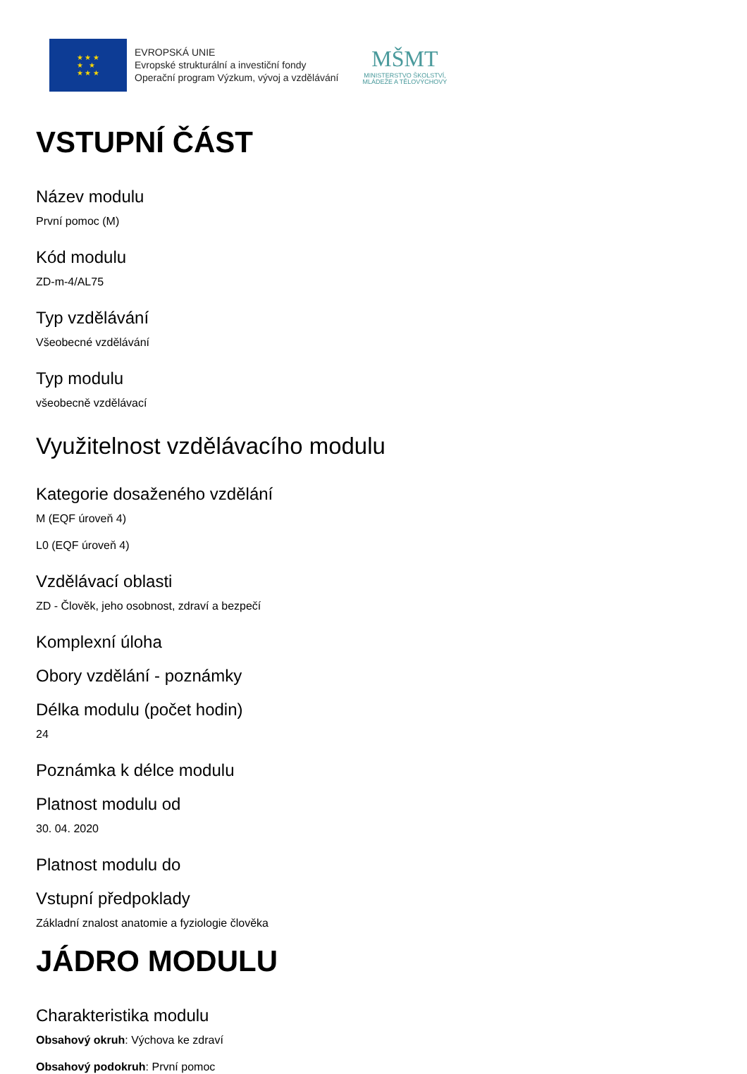★ ★ ★
★ ★
★ ★ ★
EVROPSKÁ UNIE
Evropské strukturální a investiční fondy
Operační program Výzkum, vývoj a vzdělávání
MŠMT
MINISTERSTVO ŠKOLSTVÍ,
MLÁDEŽE A TĚLOVÝCHOVY
VSTUPNÍ ČÁST
Název modulu
První pomoc (M)
Kód modulu
ZD-m-4/AL75
Typ vzdělávání
Všeobecné vzdělávání
Typ modulu
všeobecně vzdělávací
Využitelnost vzdělávacího modulu
Kategorie dosaženého vzdělání
M (EQF úroveň 4)
L0 (EQF úroveň 4)
Vzdělávací oblasti
ZD - Člověk, jeho osobnost, zdraví a bezpečí
Komplexní úloha
Obory vzdělání - poznámky
Délka modulu (počet hodin)
24
Poznámka k délce modulu
Platnost modulu od
30. 04. 2020
Platnost modulu do
Vstupní předpoklady
Základní znalost anatomie a fyziologie člověka
JÁDRO MODULU
Charakteristika modulu
Obsahový okruh: Výchova ke zdraví
Obsahový podokruh: První pomoc